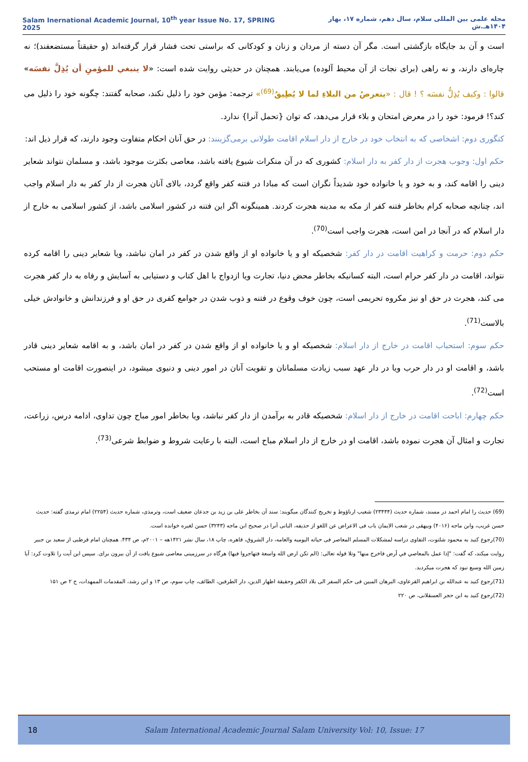Salam Inernational Academic Journal, 10<sup>th</sup> year Issue No. 17, SPRING 2025 مجله علمی بین المللی سلام، سال دهم، شماره ۱۷، بهار ۱۴۰۴هـ.ش
است و آن بد جایگاه بازگشتی است. مگر آن دسته از مردان و زنان و کودکانی که براستی تحت فشار قرار گرفته‌اند (و حقیقتاً مستضعفند)؛ نه چاره‌ای دارند، و نه راهی (برای نجات از آن محیط آلوده) می‌یابند. همچنان در حدیثی روایت شده است: «لا ينبغي للمؤمنِ أن يُذِلَّ نفسَه» قالوا : وكيف يُذِلُّ نفسَه ؟ ! قال : «يتعرضُ من البلاءِ لما لا يُطِيقُ<sup>(69)</sup>» ترجمه: مؤمن خود را ذلیل نکند، صحابه گفتند: چگونه خود را ذلیل می کند؟! فرمود: خود را در معرض امتحان و بلاء قرار می‌دهد، که توان {تحمل آنرا} ندارد.
کتگوری دوم: اشخاصی که به انتخاب خود در خارج از دار اسلام اقامت طولانی برمی‌گزینند: در حق آنان احکام متفاوت وجود دارند، که قرار ذیل اند:
حکم اول: وجوب هجرت از دار کفر به دار اسلام: کشوری که در آن منکرات شیوع یافته باشد، معاصی بکثرت موجود باشد، و مسلمان نتواند شعایر دینی را اقامه کند، و به خود و یا خانواده خود شدیداً نگران است که مبادا در فتنه کفر واقع گردد، بالای آنان هجرت از دار کفر به دار اسلام واجب اند، چنانچه صحابه کرام بخاطر فتنه کفر از مکه به مدینه هجرت کردند. همینگونه اگر این فتنه در کشور اسلامی باشد، از کشور اسلامی به خارج از دار اسلام که در آنجا در امن است، هجرت واجب است<sup>(70)</sup>.
حکم دوم: حرمت و کراهیت اقامت در دار کفر: شخصیکه او و یا خانواده او از واقع شدن در کفر در امان نباشد، ویا شعایر دینی را اقامه کرده نتواند، اقامت در دار کفر حرام است، البته کسانیکه بخاطر محض دنیا، تجارت ویا ازدواج با اهل کتاب و دستیابی به آسایش و رفاه به دار کفر هجرت می کند، هجرت در حق او نیز مکروه تحریمی است، چون خوف وقوع در فتنه و ذوب شدن در جوامع کفری در حق او و فرزندانش و خانوادش خیلی بالاست<sup>(71)</sup>.
حکم سوم: استحباب اقامت در خارج از دار اسلام: شخصیکه او و یا خانواده او از واقع شدن در کفر در امان باشد، و به اقامه شعایر دینی قادر باشد، و اقامت او در دار حرب ویا در دار عهد سبب زیادت مسلمانان و تقویت آنان در امور دینی و دنیوی میشود، در اینصورت اقامت او مستحب است<sup>(72)</sup>.
حکم چهارم: اباحت اقامت در خارج از دار اسلام: شخصیکه قادر به برآمدن از دار کفر نباشد، ویا بخاطر امور مباح چون تداوی، ادامه درس، زراعت، تجارت و امثال آن هجرت نموده باشد، اقامت او در خارج از دار اسلام مباح است، البته با رعایت شروط و ضوابط شرعی<sup>(73)</sup>.
(69) حدیث را امام احمد در مسند، شماره حدیث (۲۳۴۴۴) شعیب ارناؤوط و تخریج کنندگان میگویند: سند آن بخاطر علی بن زید بن جدعان ضعیف است، وترمذی، شماره حدیث (۲۲۵۴) امام ترمذی گفته: حدیث حسن غریب، وابن ماجه (۴۰۱۶) وبیهقی در شعب الایمان باب فی الاعراض عن اللغو از حذیفه، البانی آنرا در صحیح ابن ماجه (۳۲۴۳) حسن لغیره خوانده است.
(70)رجوع کنید به محمود شلتوت، التفاوی دراسه لمشکلات المسلم المعاصر فی حیاته الیومیه والعامه، دار الشروق، قاهره، چاپ ۱۸، سال نشر ۱۴۲۱هه – ۲۰۰۱م، ص ۴۳۴. همچنان امام قرطبی از سعید بن جبیر روایت میکند، که گفت: "إذا عمل بالمعاصي في أرض فاخرج منها" وتلا قوله تعالى: (الم تكن ارض الله واسعة فتهاجروا فيها) هرگاه در سرزمینی معاصی شیوع یافت از آن بیرون برای. سپس این آیت را تلاوت کرد: آیا زمین الله وسیع نبود که هجرت میکردید.
(71)رجوع کنید به عبدالله بن ابراهیم القرعاوی، البرهان المبین فی حکم السفر الی بلاد الکفر وحقیقة اظهار الدین، دار الطرفین، الطائف، چاپ سوم، ص ۱۳ و ابن رشد، المقدمات الممهدات، ج ۲ ص ۱۵۱
(72)رجوع کنید به ابن حجر العسقلانی، ص ۲۲۰
18 Salam International Academic Journal Salam University Vol: 10, Issue: 17